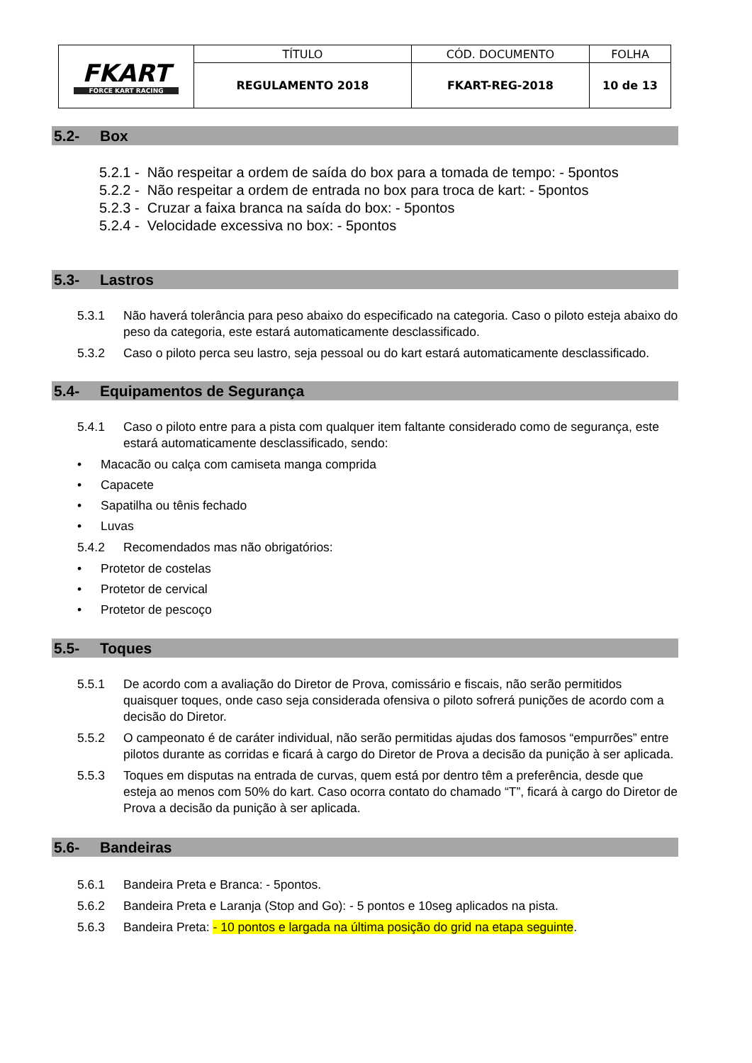| FKART FORCE KART RACING | TÍTULO | CÓD. DOCUMENTO | FOLHA |
| | REGULAMENTO 2018 | FKART-REG-2018 | 10 de 13 |
5.2- Box
5.2.1 - Não respeitar a ordem de saída do box para a tomada de tempo: - 5pontos
5.2.2 - Não respeitar a ordem de entrada no box para troca de kart: - 5pontos
5.2.3 - Cruzar a faixa branca na saída do box: - 5pontos
5.2.4 - Velocidade excessiva no box: - 5pontos
5.3- Lastros
5.3.1 Não haverá tolerância para peso abaixo do especificado na categoria. Caso o piloto esteja abaixo do peso da categoria, este estará automaticamente desclassificado.
5.3.2 Caso o piloto perca seu lastro, seja pessoal ou do kart estará automaticamente desclassificado.
5.4- Equipamentos de Segurança
5.4.1 Caso o piloto entre para a pista com qualquer item faltante considerado como de segurança, este estará automaticamente desclassificado, sendo:
• Macacão ou calça com camiseta manga comprida
• Capacete
• Sapatilha ou tênis fechado
• Luvas
5.4.2 Recomendados mas não obrigatórios:
• Protetor de costelas
• Protetor de cervical
• Protetor de pescoço
5.5- Toques
5.5.1 De acordo com a avaliação do Diretor de Prova, comissário e fiscais, não serão permitidos quaisquer toques, onde caso seja considerada ofensiva o piloto sofrerá punições de acordo com a decisão do Diretor.
5.5.2 O campeonato é de caráter individual, não serão permitidas ajudas dos famosos “empurrões” entre pilotos durante as corridas e ficará à cargo do Diretor de Prova a decisão da punição à ser aplicada.
5.5.3 Toques em disputas na entrada de curvas, quem está por dentro têm a preferência, desde que esteja ao menos com 50% do kart. Caso ocorra contato do chamado “T”, ficará à cargo do Diretor de Prova a decisão da punição à ser aplicada.
5.6- Bandeiras
5.6.1 Bandeira Preta e Branca: - 5pontos.
5.6.2 Bandeira Preta e Laranja (Stop and Go): - 5 pontos e 10seg aplicados na pista.
5.6.3 Bandeira Preta: - 10 pontos e largada na última posição do grid na etapa seguinte.